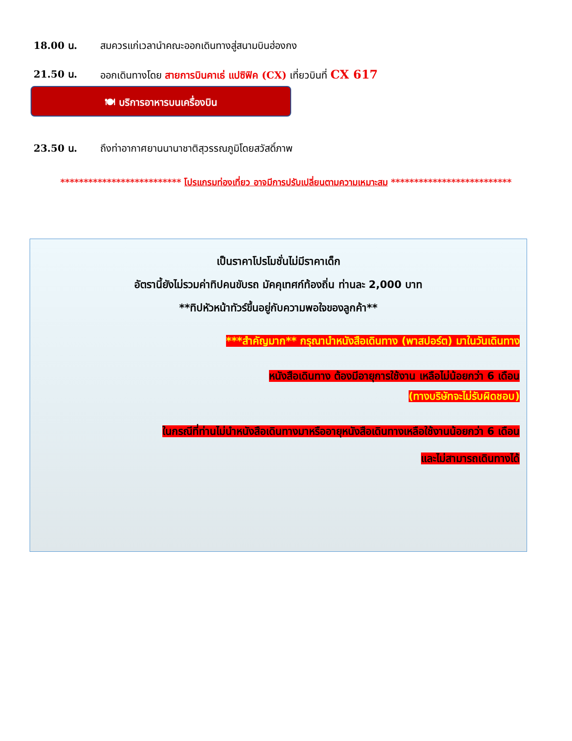18.00 น. สมควรแก่เวลานำคณะออกเดินทางสู่สนามบินฮ่องกง
21.50 น. ออกเดินทางโดย สายการบินคาเธ่ แปซิฟิค (CX) เที่ยวบินที่ CX 617
🍽 บริการอาหารบนเครื่องบิน
23.50 น. ถึงท่าอากาศยานนานาชาติสุวรรณภูมิโดยสวัสดิ์ภาพ
************************** โปรแกรมท่องเที่ยว อาจมีการปรับเปลี่ยนตามความเหมาะสม **************************
เป็นราคาโปรโมชั่นไม่มีราคาเด็ก
อัตรานี้ยังไม่รวมค่าทิปคนขับรถ มัคคุเทศก์ท้องถิ่น ท่านละ 2,000 บาท
**ทิปหัวหน้าทัวร์ขึ้นอยู่กับความพอใจของลูกค้า**
***สำคัญมาก** กรุณานำหนังสือเดินทาง (พาสปอร์ต) มาในวันเดินทาง
หนังสือเดินทาง ต้องมีอายุการใช้งาน เหลือไม่น้อยกว่า 6 เดือน
(ทางบริษัทจะไม่รับผิดชอบ)
ในกรณีที่ท่านไม่นำหนังสือเดินทางมาหรืออายุหนังสือเดินทางเหลือใช้งานน้อยกว่า 6 เดือน
และไม่สามารถเดินทางได้